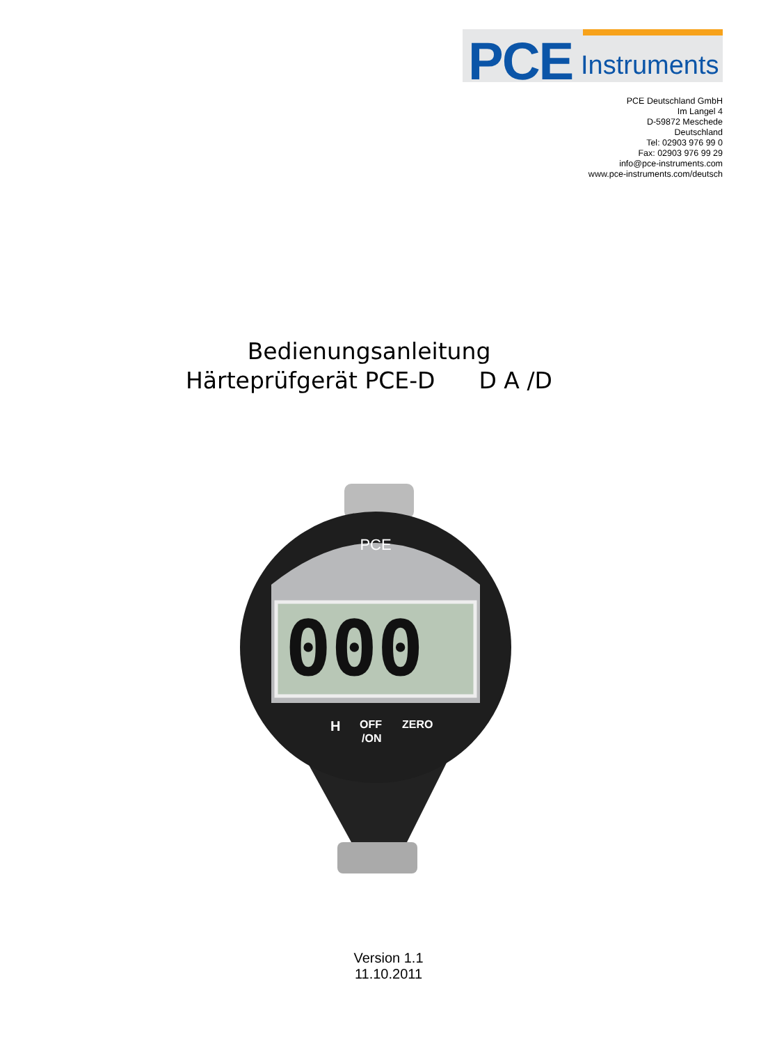PCE Instruments
PCE Deutschland GmbH
Im Langel 4
D-59872 Meschede
Deutschland
Tel: 02903 976 99 0
Fax: 02903 976 99 29
info@pce-instruments.com
www.pce-instruments.com/deutsch
Bedienungsanleitung
Härteprüfgerät PCE-D D A /D
000
PCE
H
OFF
/ON
ZERO
Version 1.1
11.10.2011